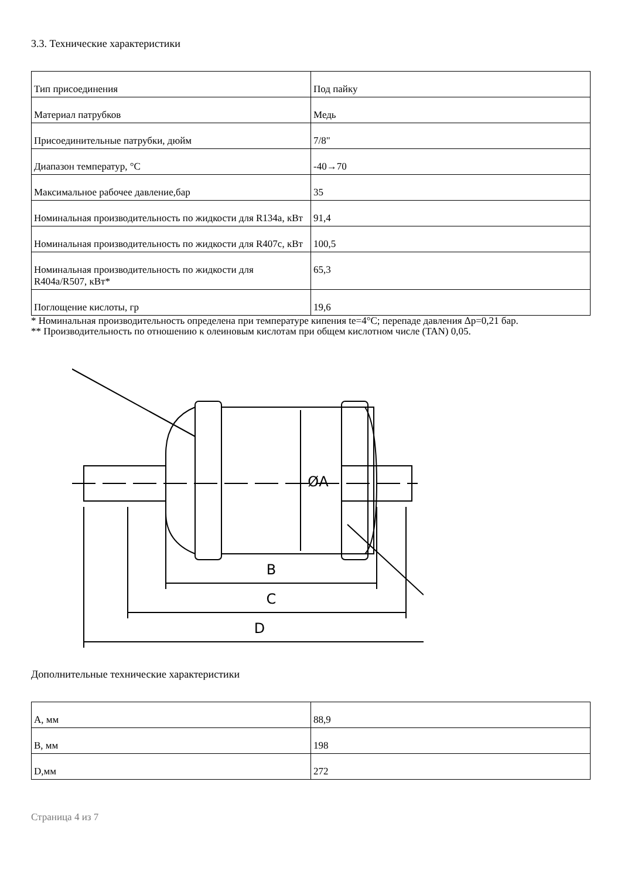3.3. Технические характеристики
| Тип присоединения | Под пайку |
| Материал патрубков | Медь |
| Присоединительные патрубки, дюйм | 7/8" |
| Диапазон температур, °C | -40→70 |
| Максимальное рабочее давление,бар | 35 |
| Номинальная производительность по жидкости для R134a, кВт | 91,4 |
| Номинальная производительность по жидкости для R407c, кВт | 100,5 |
| Номинальная производительность по жидкости для R404a/R507, кВт* | 65,3 |
| Поглощение кислоты, гр | 19,6 |
* Номинальная производительность определена при температуре кипения te=4°C; перепаде давления Δp=0,21 бар.
** Производительность по отношению к олеиновым кислотам при общем кислотном числе (TAN) 0,05.
ØA
B
C
D
Дополнительные технические характеристики
| A, мм | 88,9 |
| B, мм | 198 |
| D,мм | 272 |
Страница 4 из 7